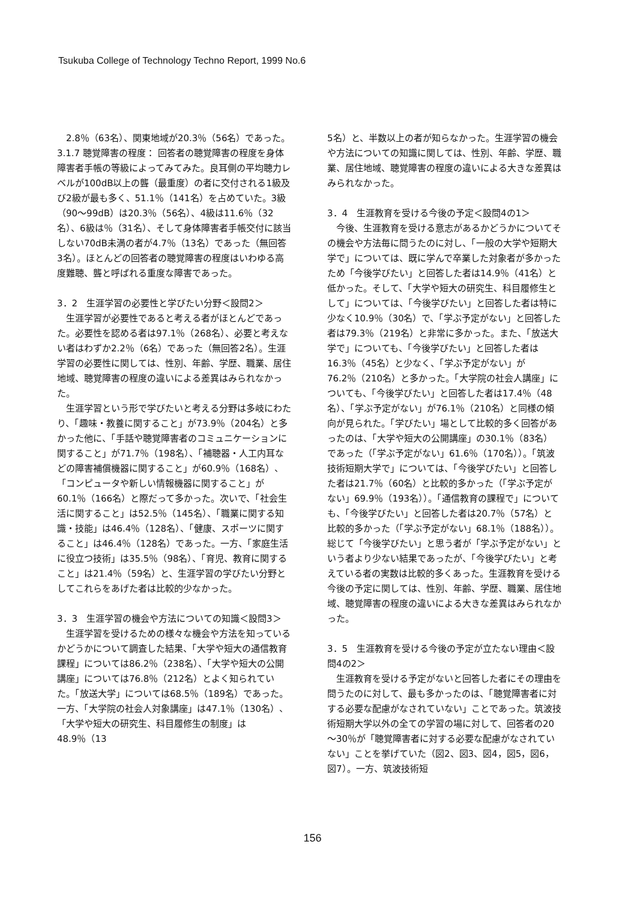Tsukuba College of Technology Techno Report, 1999 No.6
2.8％（63名）、関東地域が20.3％（56名）であった。
3.1.7 聴覚障害の程度： 回答者の聴覚障害の程度を身体障害者手帳の等級によってみてみた。良耳側の平均聴力レベルが100dB以上の聾（最重度）の者に交付される1級及び2級が最も多く、51.1％（141名）を占めていた。3級（90～99dB）は20.3％（56名）、4級は11.6％（32名）、6級は％（31名）、そして身体障害者手帳交付に該当しない70dB未満の者が4.7％（13名）であった（無回答3名）。ほとんどの回答者の聴覚障害の程度はいわゆる高度難聴、聾と呼ばれる重度な障害であった。
3．2　生涯学習の必要性と学びたい分野＜設問2＞
生涯学習が必要性であると考える者がほとんどであった。必要性を認める者は97.1％（268名）、必要と考えない者はわずか2.2％（6名）であった（無回答2名）。生涯学習の必要性に関しては、性別、年齢、学歴、職業、居住地域、聴覚障害の程度の違いによる差異はみられなかった。
生涯学習という形で学びたいと考える分野は多岐にわたり、「趣味・教養に関すること」が73.9％（204名）と多かった他に、「手話や聴覚障害者のコミュニケーションに関すること」が71.7％（198名）、「補聴器・人工内耳などの障害補償機器に関すること」が60.9％（168名）、「コンピュータや新しい情報機器に関すること」が60.1％（166名）と際だって多かった。次いで、「社会生活に関すること」は52.5％（145名）、「職業に関する知識・技能」は46.4％（128名）、「健康、スポーツに関すること」は46.4％（128名）であった。一方、「家庭生活に役立つ技術」は35.5％（98名）、「育児、教育に関すること」は21.4％（59名）と、生涯学習の学びたい分野としてこれらをあげた者は比較的少なかった。
3．3　生涯学習の機会や方法についての知識＜設問3＞
生涯学習を受けるための様々な機会や方法を知っているかどうかについて調査した結果、「大学や短大の通信教育課程」については86.2％（238名）、「大学や短大の公開講座」については76.8％（212名）とよく知られていた。「放送大学」については68.5％（189名）であった。一方、「大学院の社会人対象講座」は47.1％（130名）、「大学や短大の研究生、科目履修生の制度」は48.9％（13
5名）と、半数以上の者が知らなかった。生涯学習の機会や方法についての知識に関しては、性別、年齢、学歴、職業、居住地域、聴覚障害の程度の違いによる大きな差異はみられなかった。
3．4　生涯教育を受ける今後の予定＜設問4の1＞
今後、生涯教育を受ける意志があるかどうかについてその機会や方法毎に問うたのに対し、「一般の大学や短期大学で」については、既に学んで卒業した対象者が多かったため「今後学びたい」と回答した者は14.9％（41名）と低かった。そして、「大学や短大の研究生、科目履修生として」については、「今後学びたい」と回答した者は特に少なく10.9％（30名）で、「学ぶ予定がない」と回答した者は79.3％（219名）と非常に多かった。また、「放送大学で」についても、「今後学びたい」と回答した者は16.3％（45名）と少なく、「学ぶ予定がない」が76.2％（210名）と多かった。「大学院の社会人講座」についても、「今後学びたい」と回答した者は17.4％（48名）、「学ぶ予定がない」が76.1％（210名）と同様の傾向が見られた。「学びたい」場として比較的多く回答があったのは、「大学や短大の公開講座」の30.1％（83名）であった（「学ぶ予定がない」61.6％（170名））。「筑波技術短期大学で」については、「今後学びたい」と回答した者は21.7％（60名）と比較的多かった（「学ぶ予定がない」69.9％（193名））。「通信教育の課程で」についても、「今後学びたい」と回答した者は20.7％（57名）と比較的多かった（「学ぶ予定がない」68.1％（188名））。
総じて「今後学びたい」と思う者が「学ぶ予定がない」という者より少ない結果であったが、「今後学びたい」と考えている者の実数は比較的多くあった。生涯教育を受ける今後の予定に関しては、性別、年齢、学歴、職業、居住地域、聴覚障害の程度の違いによる大きな差異はみられなかった。
3．5　生涯教育を受ける今後の予定が立たない理由＜設問4の2＞
生涯教育を受ける予定がないと回答した者にその理由を問うたのに対して、最も多かったのは、「聴覚障害者に対する必要な配慮がなされていない」ことであった。筑波技術短期大学以外の全ての学習の場に対して、回答者の20～30％が「聴覚障害者に対する必要な配慮がなされていない」ことを挙げていた（図2、図3、図4，図5，図6，図7）。一方、筑波技術短
156